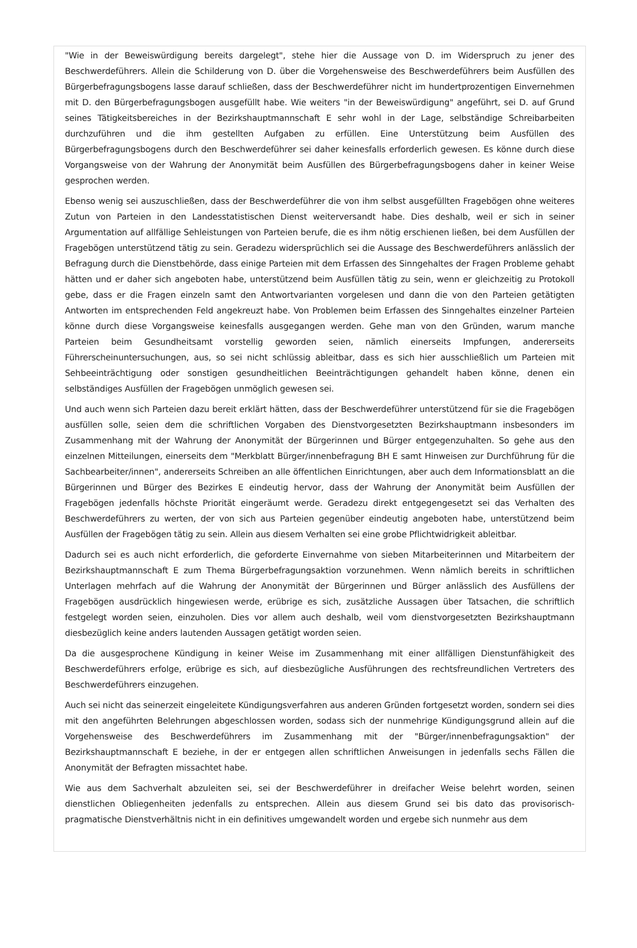"Wie in der Beweiswürdigung bereits dargelegt", stehe hier die Aussage von D. im Widerspruch zu jener des Beschwerdeführers. Allein die Schilderung von D. über die Vorgehensweise des Beschwerdeführers beim Ausfüllen des Bürgerbefragungsbogens lasse darauf schließen, dass der Beschwerdeführer nicht im hundertprozentigen Einvernehmen mit D. den Bürgerbefragungsbogen ausgefüllt habe. Wie weiters "in der Beweiswürdigung" angeführt, sei D. auf Grund seines Tätigkeitsbereiches in der Bezirkshauptmannschaft E sehr wohl in der Lage, selbständige Schreibarbeiten durchzuführen und die ihm gestellten Aufgaben zu erfüllen. Eine Unterstützung beim Ausfüllen des Bürgerbefragungsbogens durch den Beschwerdeführer sei daher keinesfalls erforderlich gewesen. Es könne durch diese Vorgangsweise von der Wahrung der Anonymität beim Ausfüllen des Bürgerbefragungsbogens daher in keiner Weise gesprochen werden.
Ebenso wenig sei auszuschließen, dass der Beschwerdeführer die von ihm selbst ausgefüllten Fragebögen ohne weiteres Zutun von Parteien in den Landesstatistischen Dienst weiterversandt habe. Dies deshalb, weil er sich in seiner Argumentation auf allfällige Sehleistungen von Parteien berufe, die es ihm nötig erschienen ließen, bei dem Ausfüllen der Fragebögen unterstützend tätig zu sein. Geradezu widersprüchlich sei die Aussage des Beschwerdeführers anlässlich der Befragung durch die Dienstbehörde, dass einige Parteien mit dem Erfassen des Sinngehaltes der Fragen Probleme gehabt hätten und er daher sich angeboten habe, unterstützend beim Ausfüllen tätig zu sein, wenn er gleichzeitig zu Protokoll gebe, dass er die Fragen einzeln samt den Antwortvarianten vorgelesen und dann die von den Parteien getätigten Antworten im entsprechenden Feld angekreuzt habe. Von Problemen beim Erfassen des Sinngehaltes einzelner Parteien könne durch diese Vorgangsweise keinesfalls ausgegangen werden. Gehe man von den Gründen, warum manche Parteien beim Gesundheitsamt vorstellig geworden seien, nämlich einerseits Impfungen, andererseits Führerscheinuntersuchungen, aus, so sei nicht schlüssig ableitbar, dass es sich hier ausschließlich um Parteien mit Sehbeeinträchtigung oder sonstigen gesundheitlichen Beeinträchtigungen gehandelt haben könne, denen ein selbständiges Ausfüllen der Fragebögen unmöglich gewesen sei.
Und auch wenn sich Parteien dazu bereit erklärt hätten, dass der Beschwerdeführer unterstützend für sie die Fragebögen ausfüllen solle, seien dem die schriftlichen Vorgaben des Dienstvorgesetzten Bezirkshauptmann insbesonders im Zusammenhang mit der Wahrung der Anonymität der Bürgerinnen und Bürger entgegenzuhalten. So gehe aus den einzelnen Mitteilungen, einerseits dem "Merkblatt Bürger/innenbefragung BH E samt Hinweisen zur Durchführung für die Sachbearbeiter/innen", andererseits Schreiben an alle öffentlichen Einrichtungen, aber auch dem Informationsblatt an die Bürgerinnen und Bürger des Bezirkes E eindeutig hervor, dass der Wahrung der Anonymität beim Ausfüllen der Fragebögen jedenfalls höchste Priorität eingeräumt werde. Geradezu direkt entgegengesetzt sei das Verhalten des Beschwerdeführers zu werten, der von sich aus Parteien gegenüber eindeutig angeboten habe, unterstützend beim Ausfüllen der Fragebögen tätig zu sein. Allein aus diesem Verhalten sei eine grobe Pflichtwidrigkeit ableitbar.
Dadurch sei es auch nicht erforderlich, die geforderte Einvernahme von sieben Mitarbeiterinnen und Mitarbeitern der Bezirkshauptmannschaft E zum Thema Bürgerbefragungsaktion vorzunehmen. Wenn nämlich bereits in schriftlichen Unterlagen mehrfach auf die Wahrung der Anonymität der Bürgerinnen und Bürger anlässlich des Ausfüllens der Fragebögen ausdrücklich hingewiesen werde, erübrige es sich, zusätzliche Aussagen über Tatsachen, die schriftlich festgelegt worden seien, einzuholen. Dies vor allem auch deshalb, weil vom dienstvorgesetzten Bezirkshauptmann diesbezüglich keine anders lautenden Aussagen getätigt worden seien.
Da die ausgesprochene Kündigung in keiner Weise im Zusammenhang mit einer allfälligen Dienstunfähigkeit des Beschwerdeführers erfolge, erübrige es sich, auf diesbezügliche Ausführungen des rechtsfreundlichen Vertreters des Beschwerdeführers einzugehen.
Auch sei nicht das seinerzeit eingeleitete Kündigungsverfahren aus anderen Gründen fortgesetzt worden, sondern sei dies mit den angeführten Belehrungen abgeschlossen worden, sodass sich der nunmehrige Kündigungsgrund allein auf die Vorgehensweise des Beschwerdeführers im Zusammenhang mit der "Bürger/innenbefragungsaktion" der Bezirkshauptmannschaft E beziehe, in der er entgegen allen schriftlichen Anweisungen in jedenfalls sechs Fällen die Anonymität der Befragten missachtet habe.
Wie aus dem Sachverhalt abzuleiten sei, sei der Beschwerdeführer in dreifacher Weise belehrt worden, seinen dienstlichen Obliegenheiten jedenfalls zu entsprechen. Allein aus diesem Grund sei bis dato das provisorisch-pragmatische Dienstverhältnis nicht in ein definitives umgewandelt worden und ergebe sich nunmehr aus dem